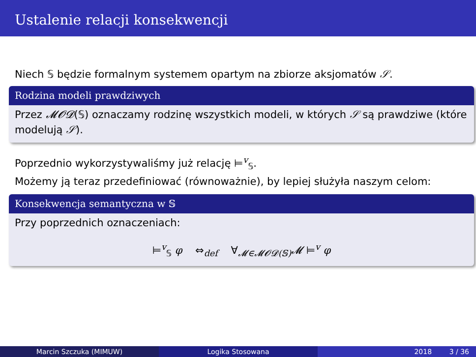Ustalenie relacji konsekwencji
Niech 𝕊 będzie formalnym systemem opartym na zbiorze aksjomatów 𝒮.
Rodzina modeli prawdziwych
Przez 𝓜𝓞𝓓(𝕊) oznaczamy rodzinę wszystkich modeli, w których 𝒮 są prawdziwe (które modelują 𝒮).
Poprzednio wykorzystywaliśmy już relację ⊨<sup>v</sup><sub>𝕊</sub>.
Możemy ją teraz przedefiniować (równoważnie), by lepiej służyła naszym celom:
Konsekwencja semantyczna w 𝕊
Przy poprzednich oznaczeniach:
⊨<sup>v</sup><sub>𝕊</sub> φ ⇔<sub>def</sub> ∀<sub>𝓜∈𝓜𝓞𝓓(𝕊)</sub>𝓜 ⊨<sup>v</sup> φ
Marcin Szczuka (MIMUW) Logika Stosowana 2018 3 / 36